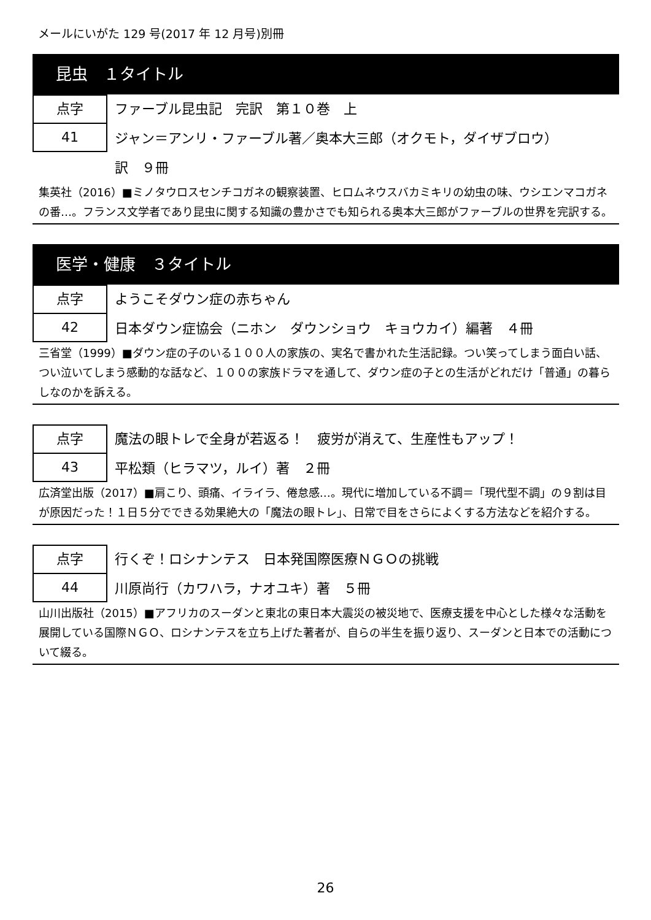メールにいがた 129 号(2017 年 12 月号)別冊
昆虫　１タイトル
点字
41
ファーブル昆虫記　完訳　第１０巻　上
ジャン＝アンリ・ファーブル著／奥本大三郎（オクモト，ダイザブロウ）
訳　９冊
集英社（2016）■ミノタウロスセンチコガネの観察装置、ヒロムネウスバカミキリの幼虫の味、ウシエンマコガネの番…。フランス文学者であり昆虫に関する知識の豊かさでも知られる奥本大三郎がファーブルの世界を完訳する。
医学・健康　３タイトル
点字
42
ようこそダウン症の赤ちゃん
日本ダウン症協会（ニホン　ダウンショウ　キョウカイ）編著　４冊
三省堂（1999）■ダウン症の子のいる１００人の家族の、実名で書かれた生活記録。つい笑ってしまう面白い話、つい泣いてしまう感動的な話など、１００の家族ドラマを通して、ダウン症の子との生活がどれだけ「普通」の暮らしなのかを訴える。
点字
43
魔法の眼トレで全身が若返る！　疲労が消えて、生産性もアップ！
平松類（ヒラマツ，ルイ）著　２冊
広済堂出版（2017）■肩こり、頭痛、イライラ、倦怠感…。現代に増加している不調＝「現代型不調」の９割は目が原因だった！１日５分でできる効果絶大の「魔法の眼トレ」、日常で目をさらによくする方法などを紹介する。
点字
44
行くぞ！ロシナンテス　日本発国際医療ＮＧＯの挑戦
川原尚行（カワハラ，ナオユキ）著　５冊
山川出版社（2015）■アフリカのスーダンと東北の東日本大震災の被災地で、医療支援を中心とした様々な活動を展開している国際ＮＧＯ、ロシナンテスを立ち上げた著者が、自らの半生を振り返り、スーダンと日本での活動について綴る。
26